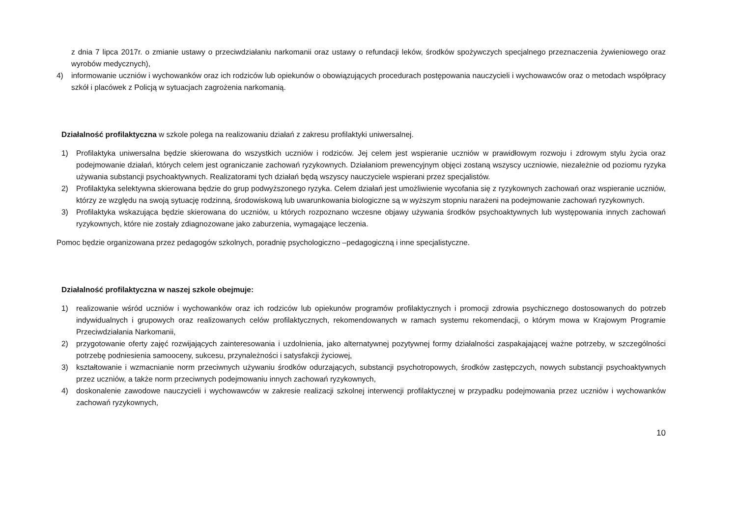z dnia 7 lipca 2017r. o zmianie ustawy o przeciwdziałaniu narkomanii oraz ustawy o refundacji leków, środków spożywczych specjalnego przeznaczenia żywieniowego oraz wyrobów medycznych),
4) informowanie uczniów i wychowanków oraz ich rodziców lub opiekunów o obowiązujących procedurach postępowania nauczycieli i wychowawców oraz o metodach współpracy szkół i placówek z Policją w sytuacjach zagrożenia narkomanią.
Działalność profilaktyczna w szkole polega na realizowaniu działań z zakresu profilaktyki uniwersalnej.
1) Profilaktyka uniwersalna będzie skierowana do wszystkich uczniów i rodziców. Jej celem jest wspieranie uczniów w prawidłowym rozwoju i zdrowym stylu życia oraz podejmowanie działań, których celem jest ograniczanie zachowań ryzykownych. Działaniom prewencyjnym objęci zostaną wszyscy uczniowie, niezależnie od poziomu ryzyka używania substancji psychoaktywnych. Realizatorami tych działań będą wszyscy nauczyciele wspierani przez specjalistów.
2) Profilaktyka selektywna skierowana będzie do grup podwyższonego ryzyka. Celem działań jest umożliwienie wycofania się z ryzykownych zachowań oraz wspieranie uczniów, którzy ze względu na swoją sytuację rodzinną, środowiskową lub uwarunkowania biologiczne są w wyższym stopniu narażeni na podejmowanie zachowań ryzykownych.
3) Profilaktyka wskazująca będzie skierowana do uczniów, u których rozpoznano wczesne objawy używania środków psychoaktywnych lub występowania innych zachowań ryzykownych, które nie zostały zdiagnozowane jako zaburzenia, wymagające leczenia.
Pomoc będzie organizowana przez pedagogów szkolnych, poradnię psychologiczno –pedagogiczną i inne specjalistyczne.
Działalność profilaktyczna w naszej szkole obejmuje:
1) realizowanie wśród uczniów i wychowanków oraz ich rodziców lub opiekunów programów profilaktycznych i promocji zdrowia psychicznego dostosowanych do potrzeb indywidualnych i grupowych oraz realizowanych celów profilaktycznych, rekomendowanych w ramach systemu rekomendacji, o którym mowa w Krajowym Programie Przeciwdziałania Narkomanii,
2) przygotowanie oferty zajęć rozwijających zainteresowania i uzdolnienia, jako alternatywnej pozytywnej formy działalności zaspakajającej ważne potrzeby, w szczególności potrzebę podniesienia samooceny, sukcesu, przynależności i satysfakcji życiowej,
3) kształtowanie i wzmacnianie norm przeciwnych używaniu środków odurzających, substancji psychotropowych, środków zastępczych, nowych substancji psychoaktywnych przez uczniów, a także norm przeciwnych podejmowaniu innych zachowań ryzykownych,
4) doskonalenie zawodowe nauczycieli i wychowawców w zakresie realizacji szkolnej interwencji profilaktycznej w przypadku podejmowania przez uczniów i wychowanków zachowań ryzykownych,
10